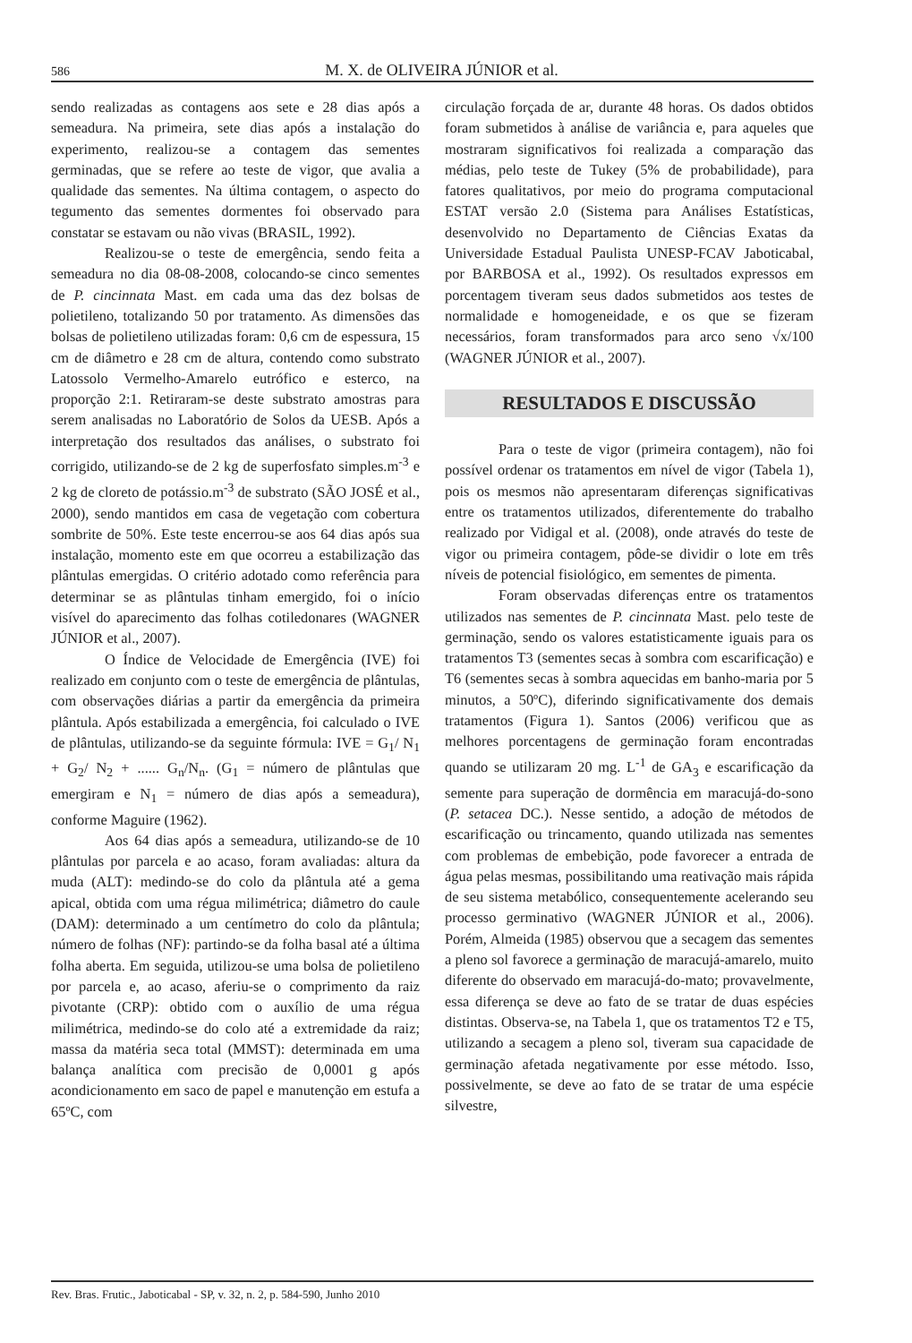586
M. X. de OLIVEIRA JÚNIOR et al.
sendo realizadas as contagens aos sete e 28 dias após a semeadura. Na primeira, sete dias após a instalação do experimento, realizou-se a contagem das sementes germinadas, que se refere ao teste de vigor, que avalia a qualidade das sementes. Na última contagem, o aspecto do tegumento das sementes dormentes foi observado para constatar se estavam ou não vivas (BRASIL, 1992).
Realizou-se o teste de emergência, sendo feita a semeadura no dia 08-08-2008, colocando-se cinco sementes de P. cincinnata Mast. em cada uma das dez bolsas de polietileno, totalizando 50 por tratamento. As dimensões das bolsas de polietileno utilizadas foram: 0,6 cm de espessura, 15 cm de diâmetro e 28 cm de altura, contendo como substrato Latossolo Vermelho-Amarelo eutrófico e esterco, na proporção 2:1. Retiraram-se deste substrato amostras para serem analisadas no Laboratório de Solos da UESB. Após a interpretação dos resultados das análises, o substrato foi corrigido, utilizando-se de 2 kg de superfosfato simples.m<sup>-3</sup> e 2 kg de cloreto de potássio.m<sup>-3</sup> de substrato (SÃO JOSÉ et al., 2000), sendo mantidos em casa de vegetação com cobertura sombrite de 50%. Este teste encerrou-se aos 64 dias após sua instalação, momento este em que ocorreu a estabilização das plântulas emergidas. O critério adotado como referência para determinar se as plântulas tinham emergido, foi o início visível do aparecimento das folhas cotiledonares (WAGNER JÚNIOR et al., 2007).
O Índice de Velocidade de Emergência (IVE) foi realizado em conjunto com o teste de emergência de plântulas, com observações diárias a partir da emergência da primeira plântula. Após estabilizada a emergência, foi calculado o IVE de plântulas, utilizando-se da seguinte fórmula: IVE = G<sub>1</sub>/ N<sub>1</sub> + G<sub>2</sub>/ N<sub>2</sub> + ...... G<sub>n</sub>/N<sub>n</sub>. (G<sub>1</sub> = número de plântulas que emergiram e N<sub>1</sub> = número de dias após a semeadura), conforme Maguire (1962).
Aos 64 dias após a semeadura, utilizando-se de 10 plântulas por parcela e ao acaso, foram avaliadas: altura da muda (ALT): medindo-se do colo da plântula até a gema apical, obtida com uma régua milimétrica; diâmetro do caule (DAM): determinado a um centímetro do colo da plântula; número de folhas (NF): partindo-se da folha basal até a última folha aberta. Em seguida, utilizou-se uma bolsa de polietileno por parcela e, ao acaso, aferiu-se o comprimento da raiz pivotante (CRP): obtido com o auxílio de uma régua milimétrica, medindo-se do colo até a extremidade da raiz; massa da matéria seca total (MMST): determinada em uma balança analítica com precisão de 0,0001 g após acondicionamento em saco de papel e manutenção em estufa a 65ºC, com
circulação forçada de ar, durante 48 horas. Os dados obtidos foram submetidos à análise de variância e, para aqueles que mostraram significativos foi realizada a comparação das médias, pelo teste de Tukey (5% de probabilidade), para fatores qualitativos, por meio do programa computacional ESTAT versão 2.0 (Sistema para Análises Estatísticas, desenvolvido no Departamento de Ciências Exatas da Universidade Estadual Paulista UNESP-FCAV Jaboticabal, por BARBOSA et al., 1992). Os resultados expressos em porcentagem tiveram seus dados submetidos aos testes de normalidade e homogeneidade, e os que se fizeram necessários, foram transformados para arco seno √x/100 (WAGNER JÚNIOR et al., 2007).
RESULTADOS E DISCUSSÃO
Para o teste de vigor (primeira contagem), não foi possível ordenar os tratamentos em nível de vigor (Tabela 1), pois os mesmos não apresentaram diferenças significativas entre os tratamentos utilizados, diferentemente do trabalho realizado por Vidigal et al. (2008), onde através do teste de vigor ou primeira contagem, pôde-se dividir o lote em três níveis de potencial fisiológico, em sementes de pimenta.
Foram observadas diferenças entre os tratamentos utilizados nas sementes de P. cincinnata Mast. pelo teste de germinação, sendo os valores estatisticamente iguais para os tratamentos T3 (sementes secas à sombra com escarificação) e T6 (sementes secas à sombra aquecidas em banho-maria por 5 minutos, a 50ºC), diferindo significativamente dos demais tratamentos (Figura 1). Santos (2006) verificou que as melhores porcentagens de germinação foram encontradas quando se utilizaram 20 mg. L<sup>-1</sup> de GA<sub>3</sub> e escarificação da semente para superação de dormência em maracujá-do-sono (P. setacea DC.). Nesse sentido, a adoção de métodos de escarificação ou trincamento, quando utilizada nas sementes com problemas de embebição, pode favorecer a entrada de água pelas mesmas, possibilitando uma reativação mais rápida de seu sistema metabólico, consequentemente acelerando seu processo germinativo (WAGNER JÚNIOR et al., 2006). Porém, Almeida (1985) observou que a secagem das sementes a pleno sol favorece a germinação de maracujá-amarelo, muito diferente do observado em maracujá-do-mato; provavelmente, essa diferença se deve ao fato de se tratar de duas espécies distintas. Observa-se, na Tabela 1, que os tratamentos T2 e T5, utilizando a secagem a pleno sol, tiveram sua capacidade de germinação afetada negativamente por esse método. Isso, possivelmente, se deve ao fato de se tratar de uma espécie silvestre,
Rev. Bras. Frutic., Jaboticabal - SP, v. 32, n. 2, p. 584-590, Junho 2010